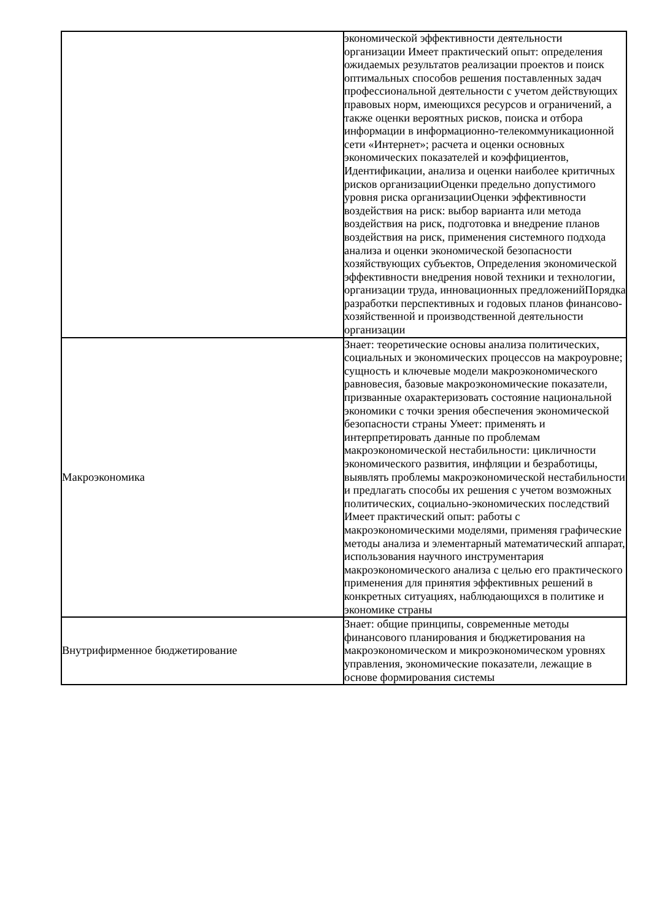| | экономической эффективности деятельности организации Имеет практический опыт: определения ожидаемых результатов реализации проектов и поиск оптимальных способов решения поставленных задач профессиональной деятельности с учетом действующих правовых норм, имеющихся ресурсов и ограничений, а также оценки вероятных рисков, поиска и отбора информации в информационно-телекоммуникационной сети «Интернет»; расчета и оценки основных экономических показателей и коэффициентов, Идентификации, анализа и оценки наиболее критичных рисков организацииОценки предельно допустимого уровня риска организацииОценки эффективности воздействия на риск: выбор варианта или метода воздействия на риск, подготовка и внедрение планов воздействия на риск, применения системного подхода анализа и оценки экономической безопасности хозяйствующих субъектов, Определения экономической эффективности внедрения новой техники и технологии, организации труда, инновационных предложенийПорядка разработки перспективных и годовых планов финансово-хозяйственной и производственной деятельности организации |
| Макроэкономика | Знает: теоретические основы анализа политических, социальных и экономических процессов на макроуровне; сущность и ключевые модели макроэкономического равновесия, базовые макроэкономические показатели, призванные охарактеризовать состояние национальной экономики с точки зрения обеспечения экономической безопасности страны Умеет: применять и интерпретировать данные по проблемам макроэкономической нестабильности: цикличности экономического развития, инфляции и безработицы, выявлять проблемы макроэкономической нестабильности и предлагать способы их решения с учетом возможных политических, социально-экономических последствий Имеет практический опыт: работы с макроэкономическими моделями, применяя графические методы анализа и элементарный математический аппарат, использования научного инструментария макроэкономического анализа с целью его практического применения для принятия эффективных решений в конкретных ситуациях, наблюдающихся в политике и экономике страны |
| Внутрифирменное бюджетирование | Знает: общие принципы, современные методы финансового планирования и бюджетирования на макроэкономическом и микроэкономическом уровнях управления, экономические показатели, лежащие в основе формирования системы |